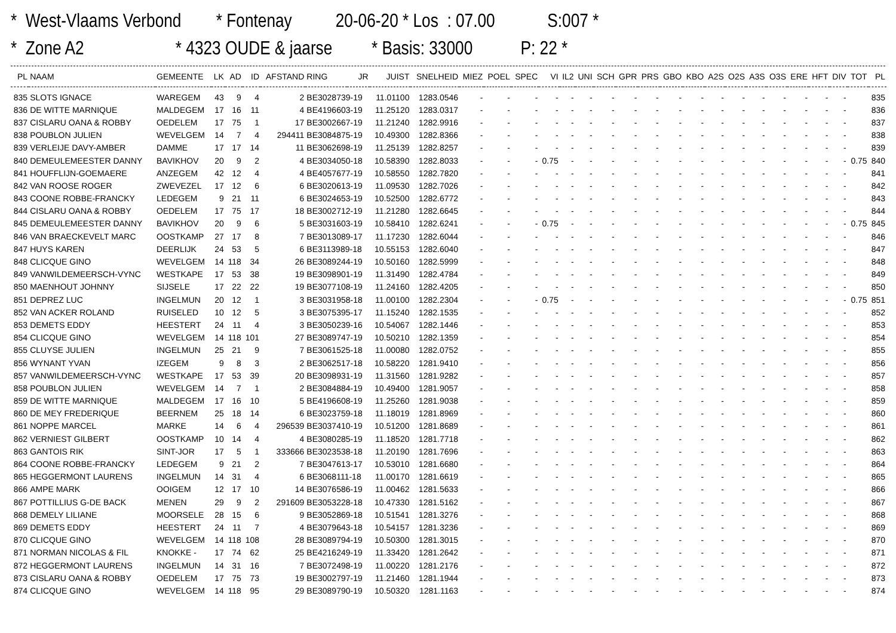* West-Vlaams Verbond * Fontenay 20-06-20 * Los : 07.00 S:007 * * Zone A2 * 4323 OUDE & jaarse * Basis: 33000 P: 22 *
| PL | NAAM | GEMEENTE | LK | AD | ID | AFSTAND | RING | JR | JUIST | SNELHEID | MIEZ | POEL | SPEC | VI | IL2 | UNI | SCH | GPR | PRS | GBO | KBO | A2S | O2S | A3S | O3S | ERE | HFT | DIV | TOT | PL |
| --- | --- | --- | --- | --- | --- | --- | --- | --- | --- | --- | --- | --- | --- | --- | --- | --- | --- | --- | --- | --- | --- | --- | --- | --- | --- | --- | --- | --- | --- | --- |
| 835 | SLOTS IGNACE | WAREGEM | 43 | 9 | 4 | 2 | BE3028739-19 | | 11.01100 | 1283.0546 | - | - | - | - | - | - | - | - | - | - | - | - | - | - | - | - | - | - | | 835 |
| 836 | DE WITTE MARNIQUE | MALDEGEM | 17 | 16 | 11 | 4 | BE4196603-19 | | 11.25120 | 1283.0317 | - | - | - | - | - | - | - | - | - | - | - | - | - | - | - | - | - | - | | 836 |
| 837 | CISLARU OANA & ROBBY | OEDELEM | 17 | 75 | 1 | 17 | BE3002667-19 | | 11.21240 | 1282.9916 | - | - | - | - | - | - | - | - | - | - | - | - | - | - | - | - | - | - | | 837 |
| 838 | POUBLON JULIEN | WEVELGEM | 14 | 7 | 4 | 294411 | BE3084875-19 | | 10.49300 | 1282.8366 | - | - | - | - | - | - | - | - | - | - | - | - | - | - | - | - | - | - | | 838 |
| 839 | VERLEIJE DAVY-AMBER | DAMME | 17 | 17 | 14 | 11 | BE3062698-19 | | 11.25139 | 1282.8257 | - | - | - | - | - | - | - | - | - | - | - | - | - | - | - | - | - | - | | 839 |
| 840 | DEMEULEMEESTER DANNY | BAVIKHOV | 20 | 9 | 2 | 4 | BE3034050-18 | | 10.58390 | 1282.8033 | - | - | - | 0.75 | - | - | - | - | - | - | - | - | - | - | - | - | - | - | 0.75 | 840 |
| 841 | HOUFFLIJN-GOEMAERE | ANZEGEM | 42 | 12 | 4 | 4 | BE4057677-19 | | 10.58550 | 1282.7820 | - | - | - | - | - | - | - | - | - | - | - | - | - | - | - | - | - | - | | 841 |
| 842 | VAN ROOSE ROGER | ZWEVEZEL | 17 | 12 | 6 | 6 | BE3020613-19 | | 11.09530 | 1282.7026 | - | - | - | - | - | - | - | - | - | - | - | - | - | - | - | - | - | - | | 842 |
| 843 | COONE ROBBE-FRANCKY | LEDEGEM | 9 | 21 | 11 | 6 | BE3024653-19 | | 10.52500 | 1282.6772 | - | - | - | - | - | - | - | - | - | - | - | - | - | - | - | - | - | - | | 843 |
| 844 | CISLARU OANA & ROBBY | OEDELEM | 17 | 75 | 17 | 18 | BE3002712-19 | | 11.21280 | 1282.6645 | - | - | - | - | - | - | - | - | - | - | - | - | - | - | - | - | - | - | | 844 |
| 845 | DEMEULEMEESTER DANNY | BAVIKHOV | 20 | 9 | 6 | 5 | BE3031603-19 | | 10.58410 | 1282.6241 | - | - | - | 0.75 | - | - | - | - | - | - | - | - | - | - | - | - | - | - | 0.75 | 845 |
| 846 | VAN BRAECKEVELT MARC | OOSTKAMP | 27 | 17 | 8 | 7 | BE3013089-17 | | 11.17230 | 1282.6044 | - | - | - | - | - | - | - | - | - | - | - | - | - | - | - | - | - | - | | 846 |
| 847 | HUYS KAREN | DEERLIJK | 24 | 53 | 5 | 6 | BE3113989-18 | | 10.55153 | 1282.6040 | - | - | - | - | - | - | - | - | - | - | - | - | - | - | - | - | - | - | | 847 |
| 848 | CLICQUE GINO | WEVELGEM | 14 | 118 | 34 | 26 | BE3089244-19 | | 10.50160 | 1282.5999 | - | - | - | - | - | - | - | - | - | - | - | - | - | - | - | - | - | - | | 848 |
| 849 | VANWILDEMEERSCH-VYNC | WESTKAPE | 17 | 53 | 38 | 19 | BE3098901-19 | | 11.31490 | 1282.4784 | - | - | - | - | - | - | - | - | - | - | - | - | - | - | - | - | - | - | | 849 |
| 850 | MAENHOUT JOHNNY | SIJSELE | 17 | 22 | 22 | 19 | BE3077108-19 | | 11.24160 | 1282.4205 | - | - | - | - | - | - | - | - | - | - | - | - | - | - | - | - | - | - | | 850 |
| 851 | DEPREZ LUC | INGELMUN | 20 | 12 | 1 | 3 | BE3031958-18 | | 11.00100 | 1282.2304 | - | - | - | 0.75 | - | - | - | - | - | - | - | - | - | - | - | - | - | - | 0.75 | 851 |
| 852 | VAN ACKER ROLAND | RUISELED | 10 | 12 | 5 | 3 | BE3075395-17 | | 11.15240 | 1282.1535 | - | - | - | - | - | - | - | - | - | - | - | - | - | - | - | - | - | - | | 852 |
| 853 | DEMETS EDDY | HEESTERT | 24 | 11 | 4 | 3 | BE3050239-16 | | 10.54067 | 1282.1446 | - | - | - | - | - | - | - | - | - | - | - | - | - | - | - | - | - | - | | 853 |
| 854 | CLICQUE GINO | WEVELGEM | 14 | 118 | 101 | 27 | BE3089747-19 | | 10.50210 | 1282.1359 | - | - | - | - | - | - | - | - | - | - | - | - | - | - | - | - | - | - | | 854 |
| 855 | CLUYSE JULIEN | INGELMUN | 25 | 21 | 9 | 7 | BE3061525-18 | | 11.00080 | 1282.0752 | - | - | - | - | - | - | - | - | - | - | - | - | - | - | - | - | - | - | | 855 |
| 856 | WYNANT YVAN | IZEGEM | 9 | 8 | 3 | 2 | BE3062517-18 | | 10.58220 | 1281.9410 | - | - | - | - | - | - | - | - | - | - | - | - | - | - | - | - | - | - | | 856 |
| 857 | VANWILDEMEERSCH-VYNC | WESTKAPE | 17 | 53 | 39 | 20 | BE3098931-19 | | 11.31560 | 1281.9282 | - | - | - | - | - | - | - | - | - | - | - | - | - | - | - | - | - | - | | 857 |
| 858 | POUBLON JULIEN | WEVELGEM | 14 | 7 | 1 | 2 | BE3084884-19 | | 10.49400 | 1281.9057 | - | - | - | - | - | - | - | - | - | - | - | - | - | - | - | - | - | - | | 858 |
| 859 | DE WITTE MARNIQUE | MALDEGEM | 17 | 16 | 10 | 5 | BE4196608-19 | | 11.25260 | 1281.9038 | - | - | - | - | - | - | - | - | - | - | - | - | - | - | - | - | - | - | | 859 |
| 860 | DE MEY FREDERIQUE | BEERNEM | 25 | 18 | 14 | 6 | BE3023759-18 | | 11.18019 | 1281.8969 | - | - | - | - | - | - | - | - | - | - | - | - | - | - | - | - | - | - | | 860 |
| 861 | NOPPE MARCEL | MARKE | 14 | 6 | 4 | 296539 | BE3037410-19 | | 10.51200 | 1281.8689 | - | - | - | - | - | - | - | - | - | - | - | - | - | - | - | - | - | - | | 861 |
| 862 | VERNIEST GILBERT | OOSTKAMP | 10 | 14 | 4 | 4 | BE3080285-19 | | 11.18520 | 1281.7718 | - | - | - | - | - | - | - | - | - | - | - | - | - | - | - | - | - | - | | 862 |
| 863 | GANTOIS RIK | SINT-JOR | 17 | 5 | 1 | 333666 | BE3023538-18 | | 11.20190 | 1281.7696 | - | - | - | - | - | - | - | - | - | - | - | - | - | - | - | - | - | - | | 863 |
| 864 | COONE ROBBE-FRANCKY | LEDEGEM | 9 | 21 | 2 | 7 | BE3047613-17 | | 10.53010 | 1281.6680 | - | - | - | - | - | - | - | - | - | - | - | - | - | - | - | - | - | - | | 864 |
| 865 | HEGGERMONT LAURENS | INGELMUN | 14 | 31 | 4 | 6 | BE3068111-18 | | 11.00170 | 1281.6619 | - | - | - | - | - | - | - | - | - | - | - | - | - | - | - | - | - | - | | 865 |
| 866 | AMPE MARK | OOIGEM | 12 | 17 | 10 | 14 | BE3076586-19 | | 11.00462 | 1281.5633 | - | - | - | - | - | - | - | - | - | - | - | - | - | - | - | - | - | - | | 866 |
| 867 | POTTILLIUS G-DE BACK | MENEN | 29 | 9 | 2 | 291609 | BE3053228-18 | | 10.47330 | 1281.5162 | - | - | - | - | - | - | - | - | - | - | - | - | - | - | - | - | - | - | | 867 |
| 868 | DEMELY LILIANE | MOORSELE | 28 | 15 | 6 | 9 | BE3052869-18 | | 10.51541 | 1281.3276 | - | - | - | - | - | - | - | - | - | - | - | - | - | - | - | - | - | - | | 868 |
| 869 | DEMETS EDDY | HEESTERT | 24 | 11 | 7 | 4 | BE3079643-18 | | 10.54157 | 1281.3236 | - | - | - | - | - | - | - | - | - | - | - | - | - | - | - | - | - | - | | 869 |
| 870 | CLICQUE GINO | WEVELGEM | 14 | 118 | 108 | 28 | BE3089794-19 | | 10.50300 | 1281.3015 | - | - | - | - | - | - | - | - | - | - | - | - | - | - | - | - | - | - | | 870 |
| 871 | NORMAN NICOLAS & FIL | KNOKKE - | 17 | 74 | 62 | 25 | BE4216249-19 | | 11.33420 | 1281.2642 | - | - | - | - | - | - | - | - | - | - | - | - | - | - | - | - | - | - | | 871 |
| 872 | HEGGERMONT LAURENS | INGELMUN | 14 | 31 | 16 | 7 | BE3072498-19 | | 11.00220 | 1281.2176 | - | - | - | - | - | - | - | - | - | - | - | - | - | - | - | - | - | - | | 872 |
| 873 | CISLARU OANA & ROBBY | OEDELEM | 17 | 75 | 73 | 19 | BE3002797-19 | | 11.21460 | 1281.1944 | - | - | - | - | - | - | - | - | - | - | - | - | - | - | - | - | - | - | | 873 |
| 874 | CLICQUE GINO | WEVELGEM | 14 | 118 | 95 | 29 | BE3089790-19 | | 10.50320 | 1281.1163 | - | - | - | - | - | - | - | - | - | - | - | - | - | - | - | - | - | - | | 874 |